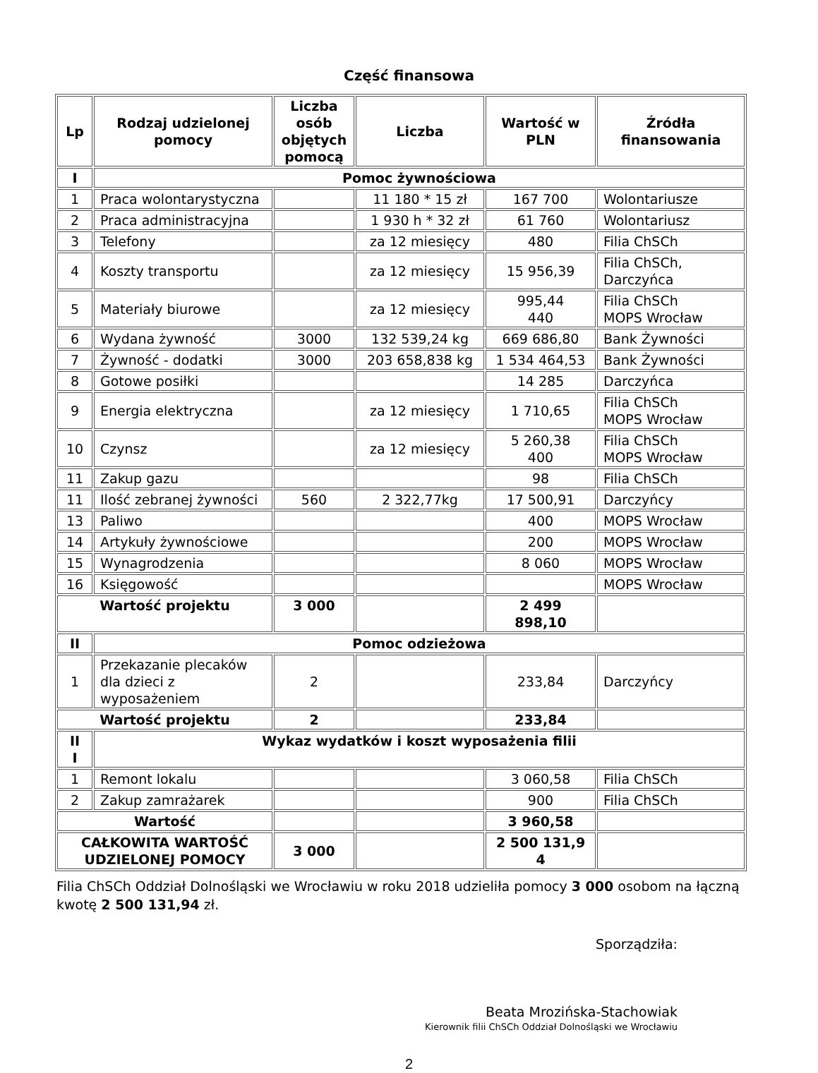Część finansowa
| Lp | Rodzaj udzielonej pomocy | Liczba osób objętych pomocą | Liczba | Wartość w PLN | Źródła finansowania |
| --- | --- | --- | --- | --- | --- |
| I | Pomoc żywnościowa | | | | |
| 1 | Praca wolontarystyczna | | 11 180 * 15 zł | 167 700 | Wolontariusze |
| 2 | Praca administracyjna | | 1 930 h * 32 zł | 61 760 | Wolontariusz |
| 3 | Telefony | | za 12 miesięcy | 480 | Filia ChSCh |
| 4 | Koszty transportu | | za 12 miesięcy | 15 956,39 | Filia ChSCh, Darczyńca |
| 5 | Materiały biurowe | | za 12 miesięcy | 995,44 440 | Filia ChSCh MOPS Wrocław |
| 6 | Wydana żywność | 3000 | 132 539,24 kg | 669 686,80 | Bank Żywności |
| 7 | Żywność - dodatki | 3000 | 203 658,838 kg | 1 534 464,53 | Bank Żywności |
| 8 | Gotowe posiłki | | | 14 285 | Darczyńca |
| 9 | Energia elektryczna | | za 12 miesięcy | 1 710,65 | Filia ChSCh MOPS Wrocław |
| 10 | Czynsz | | za 12 miesięcy | 5 260,38 400 | Filia ChSCh MOPS Wrocław |
| 11 | Zakup gazu | | | 98 | Filia ChSCh |
| 11 | Ilość zebranej żywności | 560 | 2 322,77kg | 17 500,91 | Darczyńcy |
| 13 | Paliwo | | | 400 | MOPS Wrocław |
| 14 | Artykuły żywnościowe | | | 200 | MOPS Wrocław |
| 15 | Wynagrodzenia | | | 8 060 | MOPS Wrocław |
| 16 | Księgowość | | | | MOPS Wrocław |
| Wartość projektu | | 3 000 | | 2 499 898,10 | |
| II | Pomoc odzieżowa | | | | |
| 1 | Przekazanie plecaków dla dzieci z wyposażeniem | 2 | | 233,84 | Darczyńcy |
| Wartość projektu | | 2 | | 233,84 | |
| II I | Wykaz wydatków i koszt wyposażenia filii | | | | |
| 1 | Remont lokalu | | | 3 060,58 | Filia ChSCh |
| 2 | Zakup zamrażarek | | | 900 | Filia ChSCh |
| Wartość | | | | 3 960,58 | |
| CAŁKOWITA WARTOŚĆ UDZIELONEJ POMOCY | | 3 000 | | 2 500 131,9 4 | |
Filia ChSCh Oddział Dolnośląski we Wrocławiu w roku 2018 udzieliła pomocy 3 000 osobom na łączną kwotę 2 500 131,94 zł.
Sporządziła:
Beata Mrozińska-Stachowiak
Kierownik filii ChSCh Oddział Dolnośląski we Wrocławiu
2